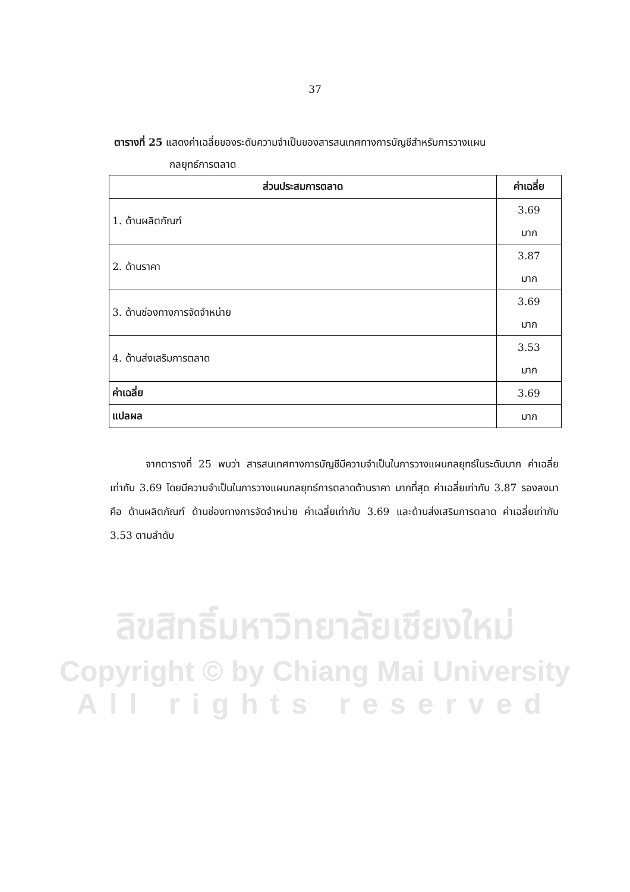37
ตารางที่ 25 แสดงค่าเฉลี่ยของระดับความจำเป็นของสารสนเทศทางการบัญชีสำหรับการวางแผน
กลยุทธ์การตลาด
| ส่วนประสมการตลาด | ค่าเฉลี่ย |
| --- | --- |
| 1. ด้านผลิตภัณฑ์ | 3.69 มาก |
| 2. ด้านราคา | 3.87 มาก |
| 3. ด้านช่องทางการจัดจำหน่าย | 3.69 มาก |
| 4. ด้านส่งเสริมการตลาด | 3.53 มาก |
| ค่าเฉลี่ย | 3.69 |
| แปลผล | มาก |
จากตารางที่ 25 พบว่า สารสนเทศทางการบัญชีมีความจำเป็นในการวางแผนกลยุทธ์ในระดับมาก ค่าเฉลี่ยเท่ากับ 3.69 โดยมีความจำเป็นในการวางแผนกลยุทธ์การตลาดด้านราคา มากที่สุด ค่าเฉลี่ยเท่ากับ 3.87 รองลงมาคือ ด้านผลิตภัณฑ์ ด้านช่องทางการจัดจำหน่าย ค่าเฉลี่ยเท่ากับ 3.69 และด้านส่งเสริมการตลาด ค่าเฉลี่ยเท่ากับ 3.53 ตามลำดับ
ลิขสิทธิ์มหาวิทยาลัยเชียงใหม่
Copyright © by Chiang Mai University
All rights reserved